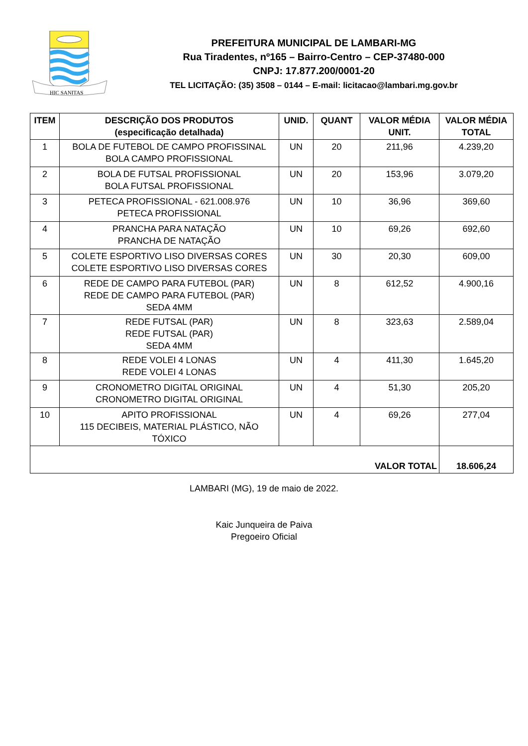HIC SANITAS
PREFEITURA MUNICIPAL DE LAMBARI-MG
Rua Tiradentes, nº165 – Bairro-Centro – CEP-37480-000
CNPJ: 17.877.200/0001-20
TEL LICITAÇÃO: (35) 3508 – 0144 – E-mail: licitacao@lambari.mg.gov.br
| ITEM | DESCRIÇÃO DOS PRODUTOS (especificação detalhada) | UNID. | QUANT | VALOR MÉDIA UNIT. | VALOR MÉDIA TOTAL |
| --- | --- | --- | --- | --- | --- |
| 1 | BOLA DE FUTEBOL DE CAMPO PROFISSINAL BOLA CAMPO PROFISSIONAL | UN | 20 | 211,96 | 4.239,20 |
| 2 | BOLA DE FUTSAL PROFISSIONAL BOLA FUTSAL PROFISSIONAL | UN | 20 | 153,96 | 3.079,20 |
| 3 | PETECA PROFISSIONAL - 621.008.976 PETECA PROFISSIONAL | UN | 10 | 36,96 | 369,60 |
| 4 | PRANCHA PARA NATAÇÃO PRANCHA DE NATAÇÃO | UN | 10 | 69,26 | 692,60 |
| 5 | COLETE ESPORTIVO LISO DIVERSAS CORES COLETE ESPORTIVO LISO DIVERSAS CORES | UN | 30 | 20,30 | 609,00 |
| 6 | REDE DE CAMPO PARA FUTEBOL (PAR) REDE DE CAMPO PARA FUTEBOL (PAR) SEDA 4MM | UN | 8 | 612,52 | 4.900,16 |
| 7 | REDE FUTSAL (PAR) REDE FUTSAL (PAR) SEDA 4MM | UN | 8 | 323,63 | 2.589,04 |
| 8 | REDE VOLEI 4 LONAS REDE VOLEI 4 LONAS | UN | 4 | 411,30 | 1.645,20 |
| 9 | CRONOMETRO DIGITAL ORIGINAL CRONOMETRO DIGITAL ORIGINAL | UN | 4 | 51,30 | 205,20 |
| 10 | APITO PROFISSIONAL 115 DECIBEIS, MATERIAL PLÁSTICO, NÃO TÓXICO | UN | 4 | 69,26 | 277,04 |
| VALOR TOTAL | | | | | 18.606,24 |
LAMBARI (MG), 19 de maio de 2022.
Kaic Junqueira de Paiva
Pregoeiro Oficial